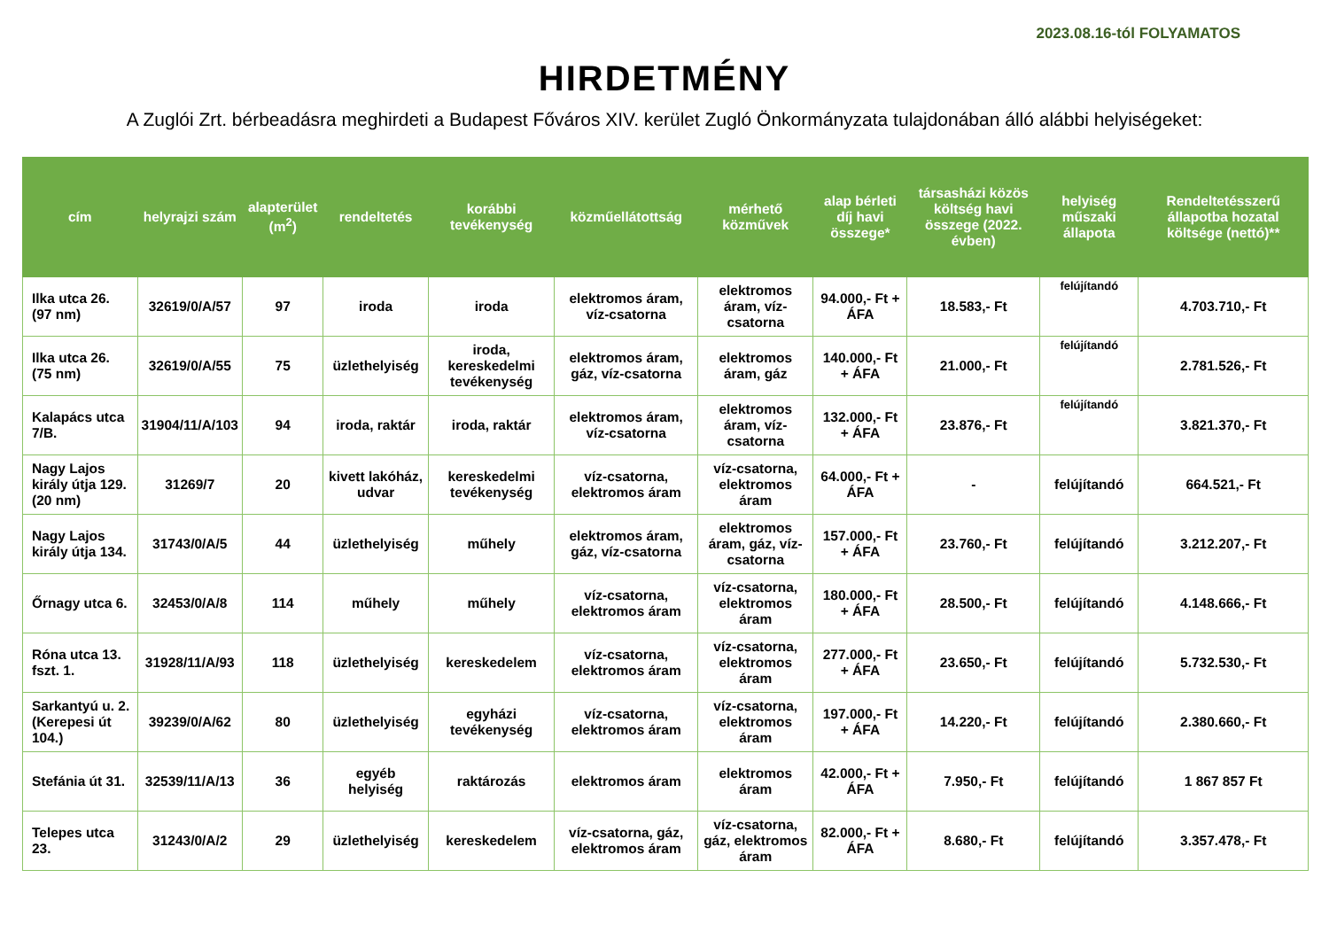2023.08.16-tól FOLYAMATOS
HIRDETMÉNY
A Zuglói Zrt. bérbeadásra meghirdeti a Budapest Főváros XIV. kerület Zugló Önkormányzata tulajdonában álló alábbi helyiségeket:
| cím | helyrajzi szám | alapterület (m<sup>2</sup>) | rendeltetés | korábbi tevékenység | közműellátottság | mérhető közművek | alap bérleti díj havi összege* | társasházi közös költség havi összege (2022. évben) | helyiség műszaki állapota | Rendeltetésszerű állapotba hozatal költsége (nettó)** |
| --- | --- | --- | --- | --- | --- | --- | --- | --- | --- | --- |
| Ilka utca 26. (97 nm) | 32619/0/A/57 | 97 | iroda | iroda | elektromos áram, víz-csatorna | elektromos áram, víz-csatorna | 94.000,- Ft + ÁFA | 18.583,- Ft | felújítandó | 4.703.710,- Ft |
| Ilka utca 26. (75 nm) | 32619/0/A/55 | 75 | üzlethelyiség | iroda, kereskedelmi tevékenység | elektromos áram, gáz, víz-csatorna | elektromos áram, gáz | 140.000,- Ft + ÁFA | 21.000,- Ft | felújítandó | 2.781.526,- Ft |
| Kalapács utca 7/B. | 31904/11/A/103 | 94 | iroda, raktár | iroda, raktár | elektromos áram, víz-csatorna | elektromos áram, víz-csatorna | 132.000,- Ft + ÁFA | 23.876,- Ft | felújítandó | 3.821.370,- Ft |
| Nagy Lajos király útja 129. (20 nm) | 31269/7 | 20 | kivett lakóház, udvar | kereskedelmi tevékenység | víz-csatorna, elektromos áram | víz-csatorna, elektromos áram | 64.000,- Ft + ÁFA | - | felújítandó | 664.521,- Ft |
| Nagy Lajos király útja 134. | 31743/0/A/5 | 44 | üzlethelyiség | műhely | elektromos áram, gáz, víz-csatorna | elektromos áram, gáz, víz-csatorna | 157.000,- Ft + ÁFA | 23.760,- Ft | felújítandó | 3.212.207,- Ft |
| Őrnagy utca 6. | 32453/0/A/8 | 114 | műhely | műhely | víz-csatorna, elektromos áram | víz-csatorna, elektromos áram | 180.000,- Ft + ÁFA | 28.500,- Ft | felújítandó | 4.148.666,- Ft |
| Róna utca 13. fszt. 1. | 31928/11/A/93 | 118 | üzlethelyiség | kereskedelem | víz-csatorna, elektromos áram | víz-csatorna, elektromos áram | 277.000,- Ft + ÁFA | 23.650,- Ft | felújítandó | 5.732.530,- Ft |
| Sarkantyú u. 2. (Kerepesi út 104.) | 39239/0/A/62 | 80 | üzlethelyiség | egyházi tevékenység | víz-csatorna, elektromos áram | víz-csatorna, elektromos áram | 197.000,- Ft + ÁFA | 14.220,- Ft | felújítandó | 2.380.660,- Ft |
| Stefánia út 31. | 32539/11/A/13 | 36 | egyéb helyiség | raktározás | elektromos áram | elektromos áram | 42.000,- Ft + ÁFA | 7.950,- Ft | felújítandó | 1 867 857 Ft |
| Telepes utca 23. | 31243/0/A/2 | 29 | üzlethelyiség | kereskedelem | víz-csatorna, gáz, elektromos áram | víz-csatorna, gáz, elektromos áram | 82.000,- Ft + ÁFA | 8.680,- Ft | felújítandó | 3.357.478,- Ft |